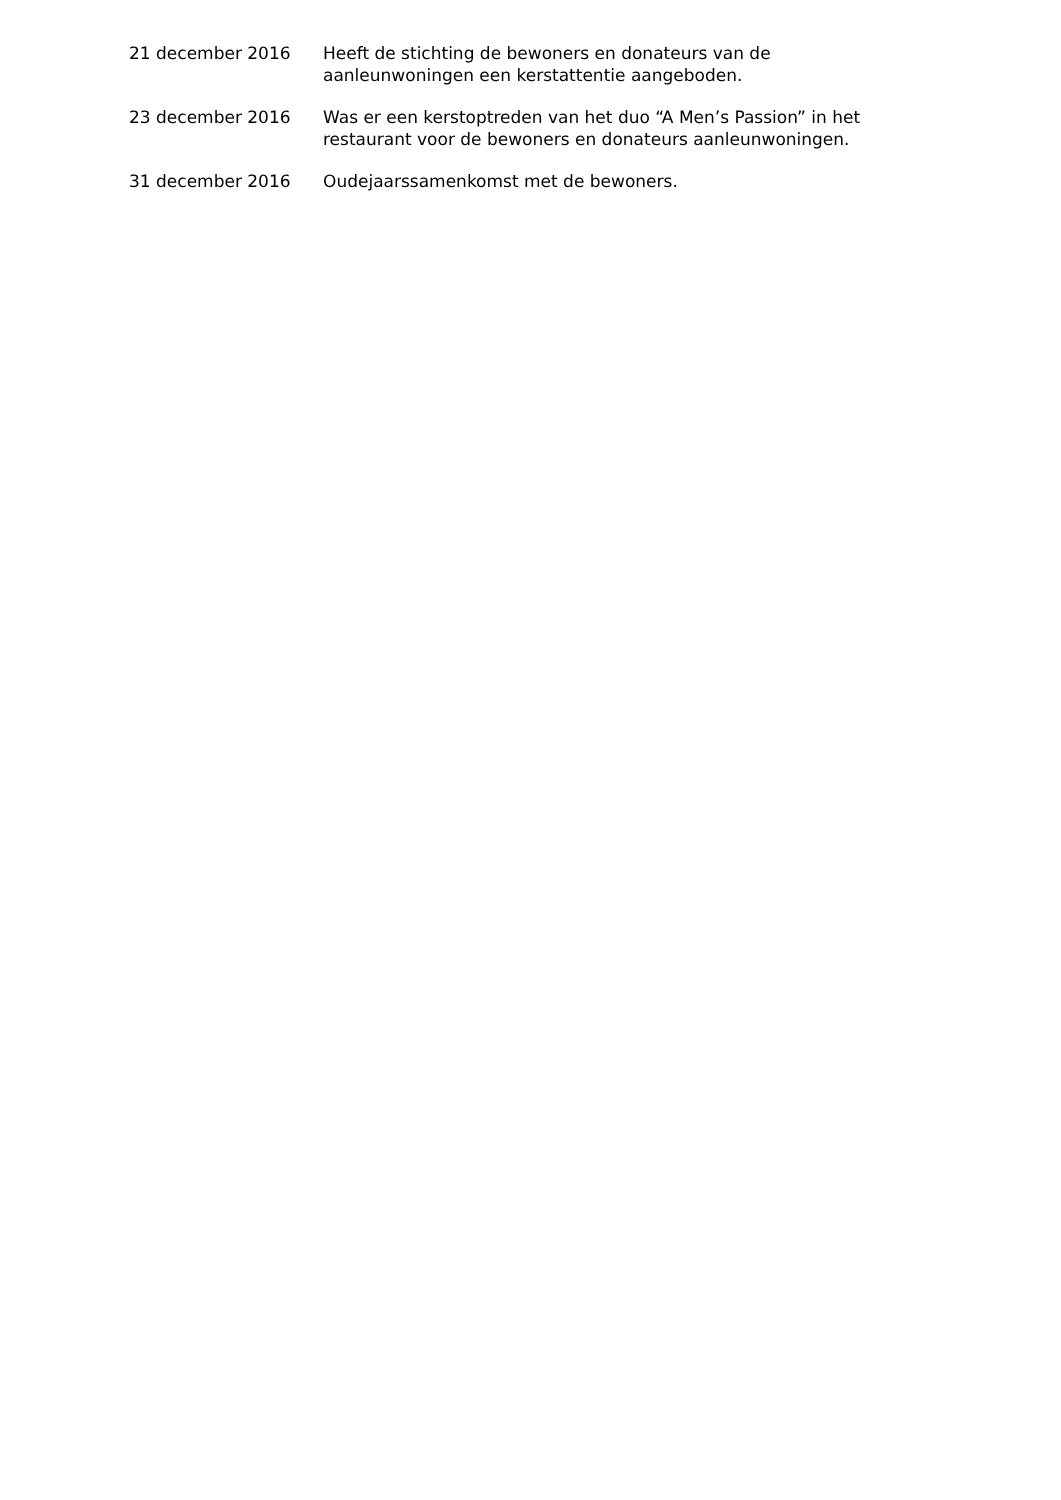21 december 2016 Heeft de stichting de bewoners en donateurs van de aanleunwoningen een kerstattentie aangeboden.
23 december 2016 Was er een kerstoptreden van het duo “A Men’s Passion” in het restaurant voor de bewoners en donateurs aanleunwoningen.
31 december 2016 Oudejaarssamenkomst met de bewoners.